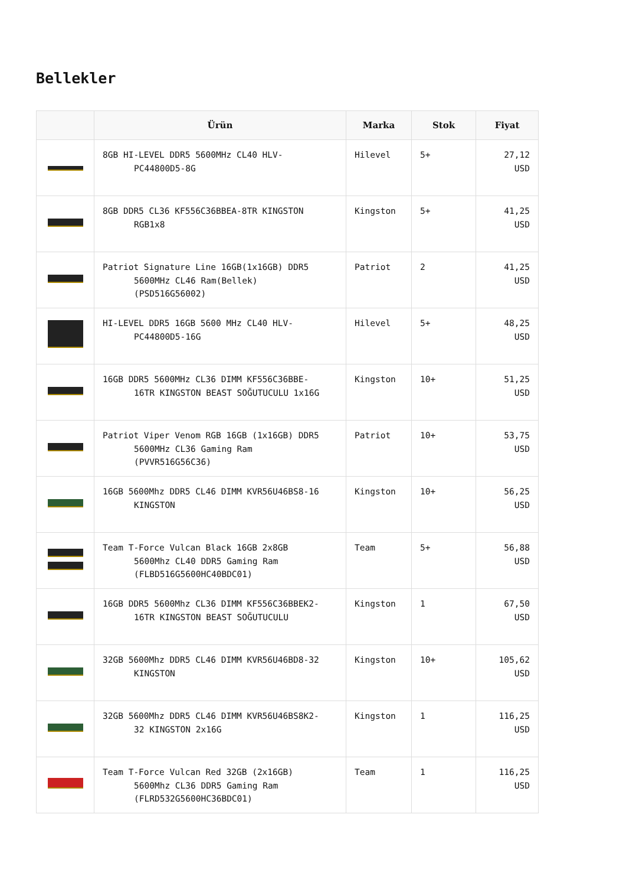Bellekler
| | Ürün | Marka | Stok | Fiyat |
| --- | --- | --- | --- | --- |
| | 8GB HI-LEVEL DDR5 5600MHz CL40 HLV-PC44800D5-8G | Hilevel | 5+ | 27,12 USD |
| | 8GB DDR5 CL36 KF556C36BBEA-8TR KINGSTON RGB1x8 | Kingston | 5+ | 41,25 USD |
| | Patriot Signature Line 16GB(1x16GB) DDR5 5600MHz CL46 Ram(Bellek) (PSD516G56002) | Patriot | 2 | 41,25 USD |
| | HI-LEVEL DDR5 16GB 5600 MHz CL40 HLV-PC44800D5-16G | Hilevel | 5+ | 48,25 USD |
| | 16GB DDR5 5600MHz CL36 DIMM KF556C36BBE-16TR KINGSTON BEAST SOĞUTUCULU 1x16G | Kingston | 10+ | 51,25 USD |
| | Patriot Viper Venom RGB 16GB (1x16GB) DDR5 5600MHz CL36 Gaming Ram (PVVR516G56C36) | Patriot | 10+ | 53,75 USD |
| | 16GB 5600Mhz DDR5 CL46 DIMM KVR56U46BS8-16 KINGSTON | Kingston | 10+ | 56,25 USD |
| | Team T-Force Vulcan Black 16GB 2x8GB 5600Mhz CL40 DDR5 Gaming Ram (FLBD516G5600HC40BDC01) | Team | 5+ | 56,88 USD |
| | 16GB DDR5 5600Mhz CL36 DIMM KF556C36BBEK2-16TR KINGSTON BEAST SOĞUTUCULU | Kingston | 1 | 67,50 USD |
| | 32GB 5600Mhz DDR5 CL46 DIMM KVR56U46BD8-32 KINGSTON | Kingston | 10+ | 105,62 USD |
| | 32GB 5600Mhz DDR5 CL46 DIMM KVR56U46BS8K2-32 KINGSTON 2x16G | Kingston | 1 | 116,25 USD |
| | Team T-Force Vulcan Red 32GB (2x16GB) 5600Mhz CL36 DDR5 Gaming Ram (FLRD532G5600HC36BDC01) | Team | 1 | 116,25 USD |